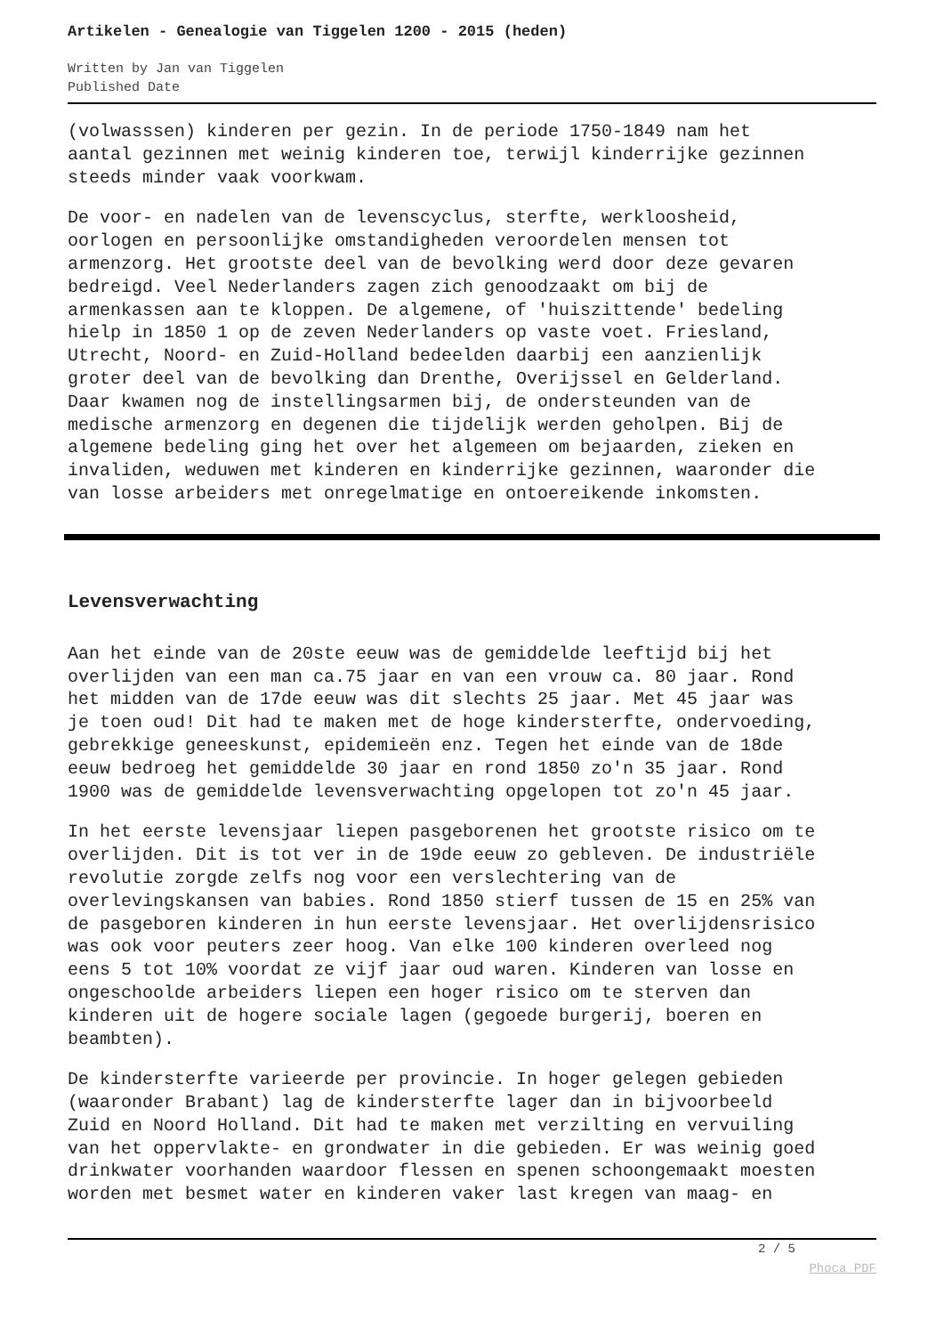Artikelen - Genealogie van Tiggelen 1200 - 2015 (heden)
Written by Jan van Tiggelen
Published Date
(volwasssen) kinderen per gezin. In de periode 1750-1849 nam het aantal gezinnen met weinig kinderen toe, terwijl kinderrijke gezinnen steeds minder vaak voorkwam.
De voor- en nadelen van de levenscyclus, sterfte, werkloosheid, oorlogen en persoonlijke omstandigheden veroordelen mensen tot armenzorg. Het grootste deel van de bevolking werd door deze gevaren bedreigd. Veel Nederlanders zagen zich genoodzaakt om bij de armenkassen aan te kloppen. De algemene, of 'huiszittende' bedeling hielp in 1850 1 op de zeven Nederlanders op vaste voet. Friesland, Utrecht, Noord- en Zuid-Holland bedeelden daarbij een aanzienlijk groter deel van de bevolking dan Drenthe, Overijssel en Gelderland. Daar kwamen nog de instellingsarmen bij, de ondersteunden van de medische armenzorg en degenen die tijdelijk werden geholpen. Bij de algemene bedeling ging het over het algemeen om bejaarden, zieken en invaliden, weduwen met kinderen en kinderrijke gezinnen, waaronder die van losse arbeiders met onregelmatige en ontoereikende inkomsten.
Levensverwachting
Aan het einde van de 20ste eeuw was de gemiddelde leeftijd bij het overlijden van een man ca.75 jaar en van een vrouw ca. 80 jaar. Rond het midden van de 17de eeuw was dit slechts 25 jaar. Met 45 jaar was je toen oud! Dit had te maken met de hoge kindersterfte, ondervoeding, gebrekkige geneeskunst, epidemieën enz. Tegen het einde van de 18de eeuw bedroeg het gemiddelde 30 jaar en rond 1850 zo'n 35 jaar. Rond 1900 was de gemiddelde levensverwachting opgelopen tot zo'n 45 jaar.
In het eerste levensjaar liepen pasgeborenen het grootste risico om te overlijden. Dit is tot ver in de 19de eeuw zo gebleven. De industriële revolutie zorgde zelfs nog voor een verslechtering van de overlevingskansen van babies. Rond 1850 stierf tussen de 15 en 25% van de pasgeboren kinderen in hun eerste levensjaar. Het overlijdensrisico was ook voor peuters zeer hoog. Van elke 100 kinderen overleed nog eens 5 tot 10% voordat ze vijf jaar oud waren. Kinderen van losse en ongeschoolde arbeiders liepen een hoger risico om te sterven dan kinderen uit de hogere sociale lagen (gegoede burgerij, boeren en beambten).
De kindersterfte varieerde per provincie. In hoger gelegen gebieden (waaronder Brabant) lag de kindersterfte lager dan in bijvoorbeeld Zuid en Noord Holland. Dit had te maken met verzilting en vervuiling van het oppervlakte- en grondwater in die gebieden. Er was weinig goed drinkwater voorhanden waardoor flessen en spenen schoongemaakt moesten worden met besmet water en kinderen vaker last kregen van maag- en
2 / 5
Phoca PDF